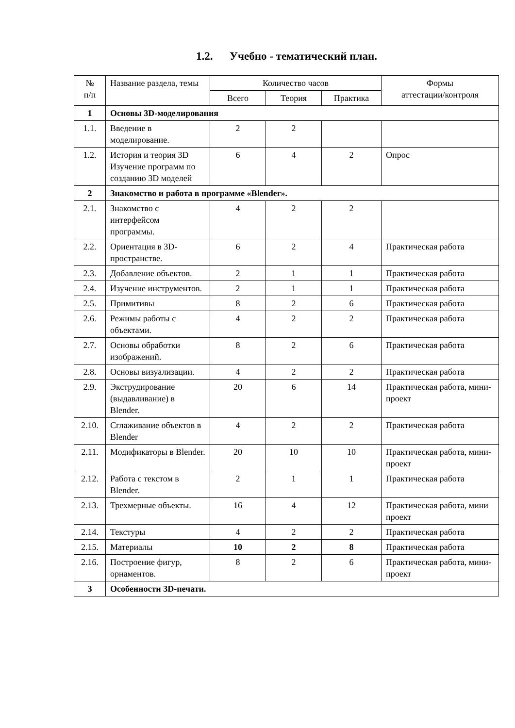1.2. Учебно - тематический план.
| № п/п | Название раздела, темы | Количество часов | | | Формы аттестации/контроля |
| --- | --- | --- | --- | --- | --- |
| | | Всего | Теория | Практика | |
| 1 | Основы 3D-моделирования | | | | |
| 1.1. | Введение в моделирование. | 2 | 2 | | |
| 1.2. | История и теория 3D Изучение программ по созданию 3D моделей | 6 | 4 | 2 | Опрос |
| 2 | Знакомство и работа в программе «Blender». | | | | |
| 2.1. | Знакомство с интерфейсом программы. | 4 | 2 | 2 | |
| 2.2. | Ориентация в 3D-пространстве. | 6 | 2 | 4 | Практическая работа |
| 2.3. | Добавление объектов. | 2 | 1 | 1 | Практическая работа |
| 2.4. | Изучение инструментов. | 2 | 1 | 1 | Практическая работа |
| 2.5. | Примитивы | 8 | 2 | 6 | Практическая работа |
| 2.6. | Режимы работы с объектами. | 4 | 2 | 2 | Практическая работа |
| 2.7. | Основы обработки изображений. | 8 | 2 | 6 | Практическая работа |
| 2.8. | Основы визуализации. | 4 | 2 | 2 | Практическая работа |
| 2.9. | Экструдирование (выдавливание) в Blender. | 20 | 6 | 14 | Практическая работа, мини-проект |
| 2.10. | Сглаживание объектов в Blender | 4 | 2 | 2 | Практическая работа |
| 2.11. | Модификаторы в Blender. | 20 | 10 | 10 | Практическая работа, мини-проект |
| 2.12. | Работа с текстом в Blender. | 2 | 1 | 1 | Практическая работа |
| 2.13. | Трехмерные объекты. | 16 | 4 | 12 | Практическая работа, мини проект |
| 2.14. | Текстуры | 4 | 2 | 2 | Практическая работа |
| 2.15. | Материалы | 10 | 2 | 8 | Практическая работа |
| 2.16. | Построение фигур, орнаментов. | 8 | 2 | 6 | Практическая работа, мини-проект |
| 3 | Особенности 3D-печати. | | | | |